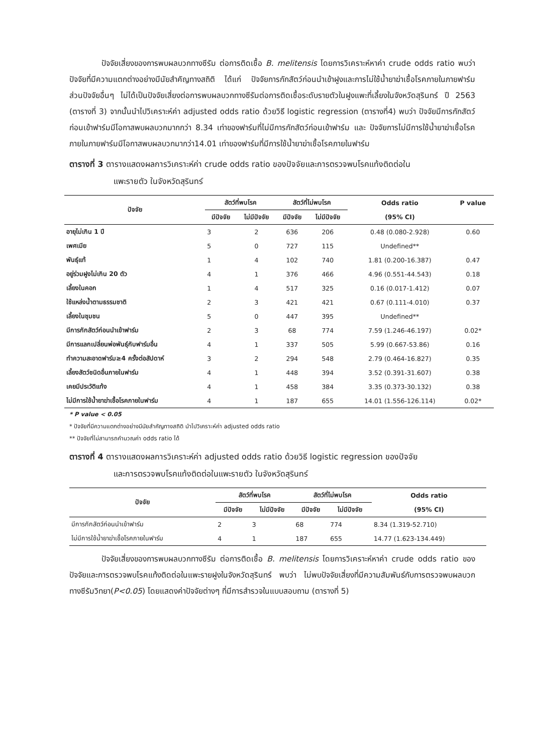ปัจจัยเสี่ยงของการพบผลบวกทางซีรัม ต่อการติดเชื้อ B. melitensis โดยการวิเคราะห์หาค่า crude odds ratio พบว่า ปัจจัยที่มีความแตกต่างอย่างมีนัยสำคัญทางสถิติ ได้แก่ ปัจจัยการกักสัตว์ก่อนนำเข้าฝูงและการไม่ใช้น้ำยาฆ่าเชื้อโรคภายในภายฟาร์ม ส่วนปัจจัยอื่นๆ ไม่ได้เป็นปัจจัยเสี่ยงต่อการพบผลบวกทางซีรัมต่อการติดเชื้อระดับรายตัวในฝูงแพะที่เลี้ยงในจังหวัดสุรินทร์ ปี 2563 (ตารางที่ 3) จากนั้นนำไปวิเคราะห์ค่า adjusted odds ratio ด้วยวิธี logistic regression (ตารางที่4) พบว่า ปัจจัยมีการกักสัตว์ก่อนเข้าฟาร์มมีโอกาสพบผลบวกมากกว่า 8.34 เท่าของฟาร์มที่ไม่มีการกักสัตว์ก่อนเข้าฟาร์ม และ ปัจจัยการไม่มีการใช้น้ำยาฆ่าเชื้อโรคภายในภายฟาร์มมีโอกาสพบผลบวกมากว่า14.01 เท่าของฟาร์มที่มีการใช้น้ำยาฆ่าเชื้อโรคภายในฟาร์ม
ตารางที่ 3 ตารางแสดงผลการวิเคราะห์ค่า crude odds ratio ของปัจจัยและการตรวจพบโรคแท้งติดต่อใน
แพะรายตัว ในจังหวัดสุรินทร์
| ปัจจัย | สัตว์ที่พบโรค | | สัตว์ที่ไม่พบโรค | | Odds ratio | P value |
| --- | --- | --- | --- | --- | --- | --- |
| | มีปัจจัย | ไม่มีปัจจัย | มีปัจจัย | ไม่มีปัจจัย | (95% CI) | |
| อายุไม่เกิน 1 ปี | 3 | 2 | 636 | 206 | 0.48 (0.080-2.928) | 0.60 |
| เพศเมีย | 5 | 0 | 727 | 115 | Undefined** | |
| พันธุ์แท้ | 1 | 4 | 102 | 740 | 1.81 (0.200-16.387) | 0.47 |
| อยู่ร่วมฝูงไม่เกิน 20 ตัว | 4 | 1 | 376 | 466 | 4.96 (0.551-44.543) | 0.18 |
| เลี้ยงในคอก | 1 | 4 | 517 | 325 | 0.16 (0.017-1.412) | 0.07 |
| ใช้แหล่งน้ำตามธรรมชาติ | 2 | 3 | 421 | 421 | 0.67 (0.111-4.010) | 0.37 |
| เลี้ยงในชุมชน | 5 | 0 | 447 | 395 | Undefined** | |
| มีการกักสัตว์ก่อนนำเข้าฟาร์ม | 2 | 3 | 68 | 774 | 7.59 (1.246-46.197) | 0.02* |
| มีการแลกเปลี่ยนพ่อพันธุ์กับฟาร์มอื่น | 4 | 1 | 337 | 505 | 5.99 (0.667-53.86) | 0.16 |
| ทำความสะอาดฟาร์ม≥4 ครั้งต่อสัปดาห์ | 3 | 2 | 294 | 548 | 2.79 (0.464-16.827) | 0.35 |
| เลี้ยงสัตว์ชนิดอื่นภายในฟาร์ม | 4 | 1 | 448 | 394 | 3.52 (0.391-31.607) | 0.38 |
| เคยมีประวัติแท้ง | 4 | 1 | 458 | 384 | 3.35 (0.373-30.132) | 0.38 |
| ไม่มีการใช้น้ำยาฆ่าเชื้อโรคภายในฟาร์ม | 4 | 1 | 187 | 655 | 14.01 (1.556-126.114) | 0.02* |
* P value < 0.05
* ปัจจัยที่มีความแตกต่างอย่างมีนัยสำคัญทางสถิติ นำไปวิเคราะห์ค่า adjusted odds ratio
** ปัจจัยที่ไม่สามารถคำนวณค่า odds ratio ได้
ตารางที่ 4 ตารางแสดงผลการวิเคราะห์ค่า adjusted odds ratio ด้วยวิธี logistic regression ของปัจจัย
และการตรวจพบโรคแท้งติดต่อในแพะรายตัว ในจังหวัดสุรินทร์
| ปัจจัย | สัตว์ที่พบโรค | | สัตว์ที่ไม่พบโรค | | Odds ratio |
| --- | --- | --- | --- | --- | --- |
| | มีปัจจัย | ไม่มีปัจจัย | มีปัจจัย | ไม่มีปัจจัย | (95% CI) |
| มีการกักสัตว์ก่อนนำเข้าฟาร์ม | 2 | 3 | 68 | 774 | 8.34 (1.319-52.710) |
| ไม่มีการใช้น้ำยาฆ่าเชื้อโรคภายในฟาร์ม | 4 | 1 | 187 | 655 | 14.77 (1.623-134.449) |
ปัจจัยเสี่ยงของการพบผลบวกทางซีรัม ต่อการติดเชื้อ B. melitensis โดยการวิเคราะห์หาค่า crude odds ratio ของปัจจัยและการตรวจพบโรคแท้งติดต่อในแพะรายฝูงในจังหวัดสุรินทร์ พบว่า ไม่พบปัจจัยเสี่ยงที่มีความสัมพันธ์กับการตรวจพบผลบวกทางซีรัมวิทยา(P<0.05) โดยแสดงค่าปัจจัยต่างๆ ที่มีการสำรวจในแบบสอบถาม (ตารางที่ 5)